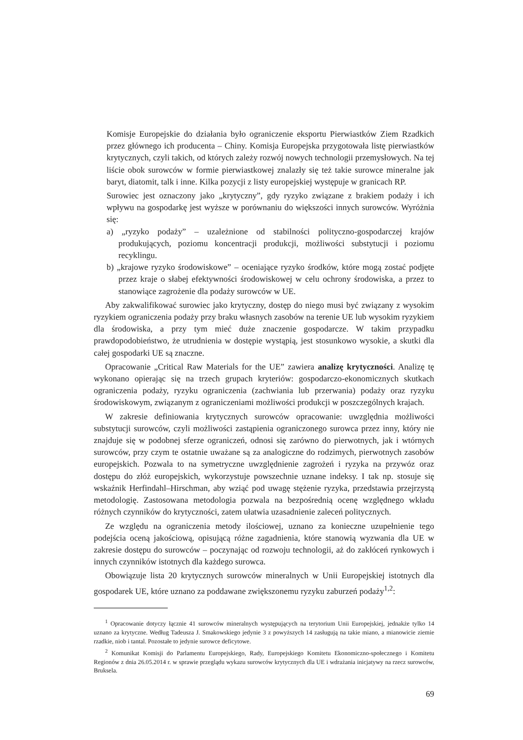Komisje Europejskie do działania było ograniczenie eksportu Pierwiastków Ziem Rzadkich przez głównego ich producenta – Chiny. Komisja Europejska przygotowała listę pierwiastków krytycznych, czyli takich, od których zależy rozwój nowych technologii przemysłowych. Na tej liście obok surowców w formie pierwiastkowej znalazły się też takie surowce mineralne jak baryt, diatomit, talk i inne. Kilka pozycji z listy europejskiej występuje w granicach RP.
Surowiec jest oznaczony jako „krytyczny”, gdy ryzyko związane z brakiem podaży i ich wpływu na gospodarkę jest wyższe w porównaniu do większości innych surowców. Wyróżnia się:
a) „ryzyko podaży” – uzależnione od stabilności polityczno-gospodarczej krajów produkujących, poziomu koncentracji produkcji, możliwości substytucji i poziomu recyklingu.
b) „krajowe ryzyko środowiskowe” – oceniające ryzyko środków, które mogą zostać podjęte przez kraje o słabej efektywności środowiskowej w celu ochrony środowiska, a przez to stanowiące zagrożenie dla podaży surowców w UE.
Aby zakwalifikować surowiec jako krytyczny, dostęp do niego musi być związany z wysokim ryzykiem ograniczenia podaży przy braku własnych zasobów na terenie UE lub wysokim ryzykiem dla środowiska, a przy tym mieć duże znaczenie gospodarcze. W takim przypadku prawdopodobieństwo, że utrudnienia w dostępie wystąpią, jest stosunkowo wysokie, a skutki dla całej gospodarki UE są znaczne.
Opracowanie „Critical Raw Materials for the UE” zawiera analizę krytyczności. Analizę tę wykonano opierając się na trzech grupach kryteriów: gospodarczo-ekonomicznych skutkach ograniczenia podaży, ryzyku ograniczenia (zachwiania lub przerwania) podaży oraz ryzyku środowiskowym, związanym z ograniczeniami możliwości produkcji w poszczególnych krajach.
W zakresie definiowania krytycznych surowców opracowanie: uwzględnia możliwości substytucji surowców, czyli możliwości zastąpienia ograniczonego surowca przez inny, który nie znajduje się w podobnej sferze ograniczeń, odnosi się zarówno do pierwotnych, jak i wtórnych surowców, przy czym te ostatnie uważane są za analogiczne do rodzimych, pierwotnych zasobów europejskich. Pozwala to na symetryczne uwzględnienie zagrożeń i ryzyka na przywóz oraz dostępu do złóż europejskich, wykorzystuje powszechnie uznane indeksy. I tak np. stosuje się wskaźnik Herfindahl–Hirschman, aby wziąć pod uwagę stężenie ryzyka, przedstawia przejrzystą metodologię. Zastosowana metodologia pozwala na bezpośrednią ocenę względnego wkładu różnych czynników do krytyczności, zatem ułatwia uzasadnienie zaleceń politycznych.
Ze względu na ograniczenia metody ilościowej, uznano za konieczne uzupełnienie tego podejścia oceną jakościową, opisującą różne zagadnienia, które stanowią wyzwania dla UE w zakresie dostępu do surowców – poczynając od rozwoju technologii, aż do zakłóceń rynkowych i innych czynników istotnych dla każdego surowca.
Obowiązuje lista 20 krytycznych surowców mineralnych w Unii Europejskiej istotnych dla gospodarek UE, które uznano za poddawane zwiększonemu ryzyku zaburzeń podaży<sup>1,2</sup>:
<sup>1</sup> Opracowanie dotyczy łącznie 41 surowców mineralnych występujących na terytorium Unii Europejskiej, jednakże tylko 14 uznano za krytyczne. Według Tadeusza J. Smakowskiego jedynie 3 z powyższych 14 zasługują na takie miano, a mianowicie ziemie rzadkie, niob i tantal. Pozostałe to jedynie surowce deficytowe.
<sup>2</sup> Komunikat Komisji do Parlamentu Europejskiego, Rady, Europejskiego Komitetu Ekonomiczno-społecznego i Komitetu Regionów z dnia 26.05.2014 r. w sprawie przeglądu wykazu surowców krytycznych dla UE i wdrażania inicjatywy na rzecz surowców, Bruksela.
69